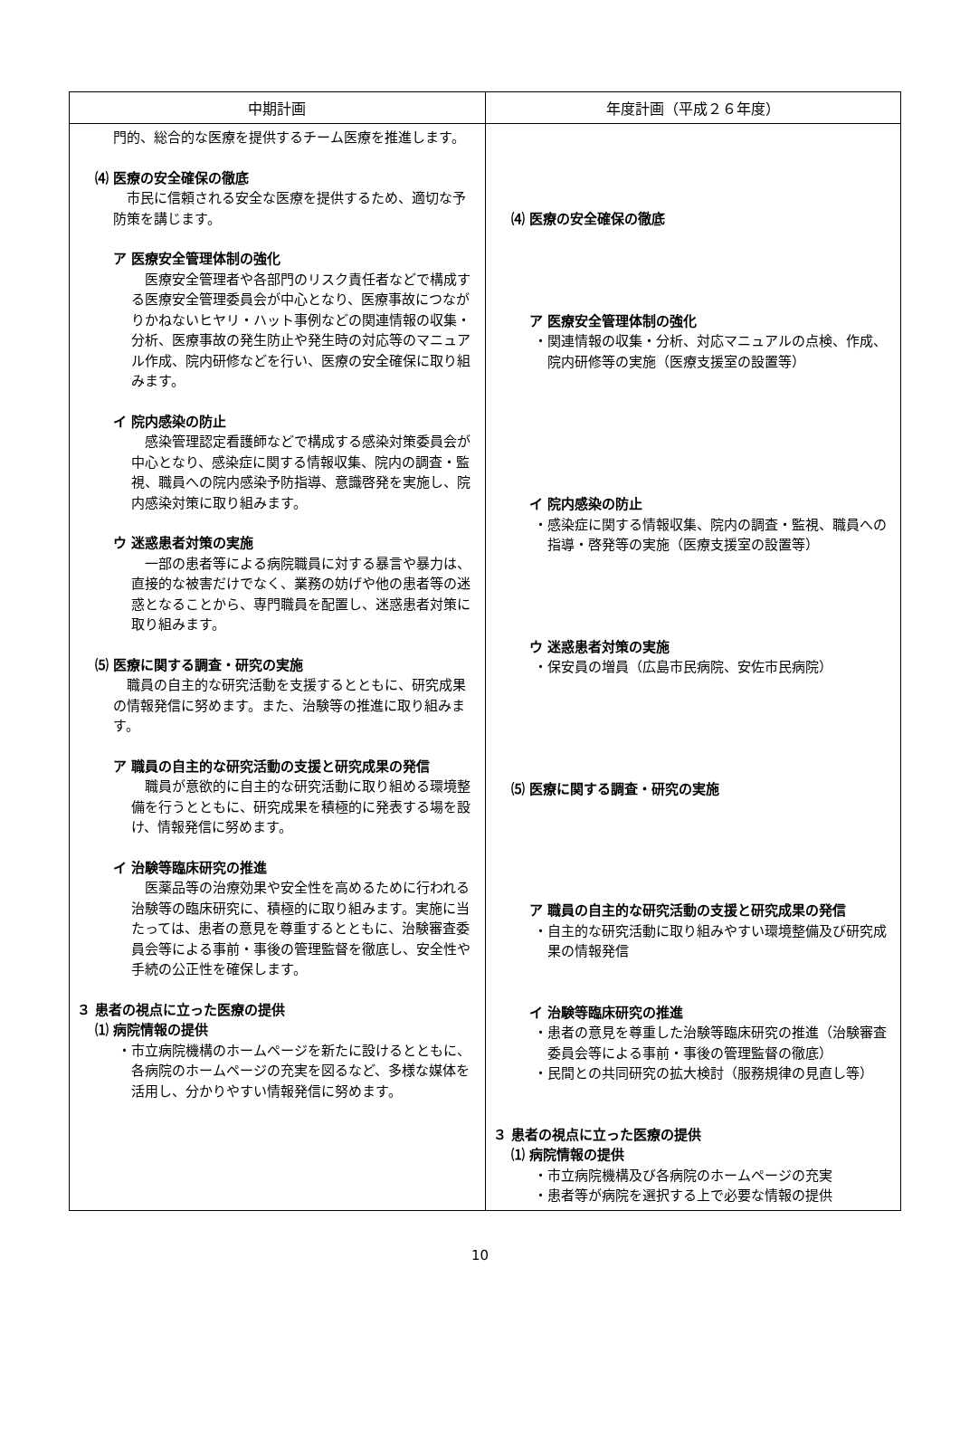| 中期計画 | 年度計画（平成２６年度） |
| --- | --- |
| 門的、総合的な医療を提供するチーム医療を推進します。 ⑷ 医療の安全確保の徹底 市民に信頼される安全な医療を提供するため、適切な予防策を講じます。 ア 医療安全管理体制の強化 医療安全管理者や各部門のリスク責任者などで構成する医療安全管理委員会が中心となり、医療事故につながりかねないヒヤリ・ハット事例などの関連情報の収集・分析、医療事故の発生防止や発生時の対応等のマニュアル作成、院内研修などを行い、医療の安全確保に取り組みます。 イ 院内感染の防止 感染管理認定看護師などで構成する感染対策委員会が中心となり、感染症に関する情報収集、院内の調査・監視、職員への院内感染予防指導、意識啓発を実施し、院内感染対策に取り組みます。 ウ 迷惑患者対策の実施 一部の患者等による病院職員に対する暴言や暴力は、直接的な被害だけでなく、業務の妨げや他の患者等の迷惑となることから、専門職員を配置し、迷惑患者対策に取り組みます。 ⑸ 医療に関する調査・研究の実施 職員の自主的な研究活動を支援するとともに、研究成果の情報発信に努めます。また、治験等の推進に取り組みます。 ア 職員の自主的な研究活動の支援と研究成果の発信 職員が意欲的に自主的な研究活動に取り組める環境整備を行うとともに、研究成果を積極的に発表する場を設け、情報発信に努めます。 イ 治験等臨床研究の推進 医薬品等の治療効果や安全性を高めるために行われる治験等の臨床研究に、積極的に取り組みます。実施に当たっては、患者の意見を尊重するとともに、治験審査委員会等による事前・事後の管理監督を徹底し、安全性や手続の公正性を確保します。 ３ 患者の視点に立った医療の提供 ⑴ 病院情報の提供 ・市立病院機構のホームページを新たに設けるとともに、各病院のホームページの充実を図るなど、多様な媒体を活用し、分かりやすい情報発信に努めます。 | ⑷ 医療の安全確保の徹底 ア 医療安全管理体制の強化 ・関連情報の収集・分析、対応マニュアルの点検、作成、院内研修等の実施（医療支援室の設置等） イ 院内感染の防止 ・感染症に関する情報収集、院内の調査・監視、職員への指導・啓発等の実施（医療支援室の設置等） ウ 迷惑患者対策の実施 ・保安員の増員（広島市民病院、安佐市民病院） ⑸ 医療に関する調査・研究の実施 ア 職員の自主的な研究活動の支援と研究成果の発信 ・自主的な研究活動に取り組みやすい環境整備及び研究成果の情報発信 イ 治験等臨床研究の推進 ・患者の意見を尊重した治験等臨床研究の推進（治験審査委員会等による事前・事後の管理監督の徹底） ・民間との共同研究の拡大検討（服務規律の見直し等） ３ 患者の視点に立った医療の提供 ⑴ 病院情報の提供 ・市立病院機構及び各病院のホームページの充実 ・患者等が病院を選択する上で必要な情報の提供 |
10